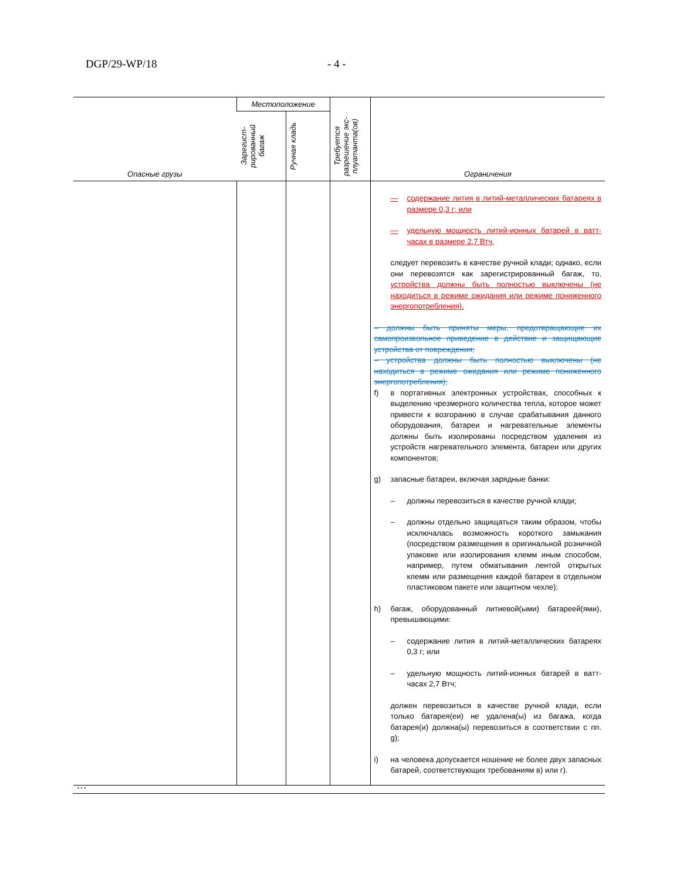DGP/29-WP/18 - 4 -
| Опасные грузы | Местоположение | | Требуется разрешение экс-плуатанта(ов) | Ограничения |
| --- | --- | --- | --- | --- |
| | Зарегист-рированный багаж | Ручная кладь | | |
| | | | | — содержание лития в литий-металлических батареях в размере 0,3 г; или — удельную мощность литий-ионных батарей в ватт-часах в размере 2,7 Втч, следует перевозить в качестве ручной клади; однако, если они перевозятся как зарегистрированный багаж, то , устройства должны быть полностью выключены (не находиться в режиме ожидания или режиме пониженного энергопотребления). – должны быть приняты меры, предотвращающие их самопроизвольное приведение в действие и защищающие устройства от повреждения; – устройства должны быть полностью выключены (не находиться в режиме ожидания или режиме пониженного энергопотребления); f) в портативных электронных устройствах, способных к выделению чрезмерного количества тепла, которое может привести к возгоранию в случае срабатывания данного оборудования, батареи и нагревательные элементы должны быть изолированы посредством удаления из устройств нагревательного элемента, батареи или других компонентов; g) запасные батареи, включая зарядные банки: – должны перевозиться в качестве ручной клади; – должны отдельно защищаться таким образом, чтобы исключалась возможность короткого замыкания (посредством размещения в оригинальной розничной упаковке или изолирования клемм иным способом, например, путем обматывания лентой открытых клемм или размещения каждой батареи в отдельном пластиковом пакете или защитном чехле); h) багаж, оборудованный литиевой(ыми) батареей(ями), превышающими: – содержание лития в литий-металлических батареях 0,3 г; или – удельную мощность литий-ионных батарей в ватт-часах 2,7 Втч; должен перевозиться в качестве ручной клади, если только батарея(еи) не удалена(ы) из багажа, когда батарея(и) должна(ы) перевозиться в соответствии с пп. g); i) на человека допускается ношение не более двух запасных батарей, соответствующих требованиям в) или г). |
…